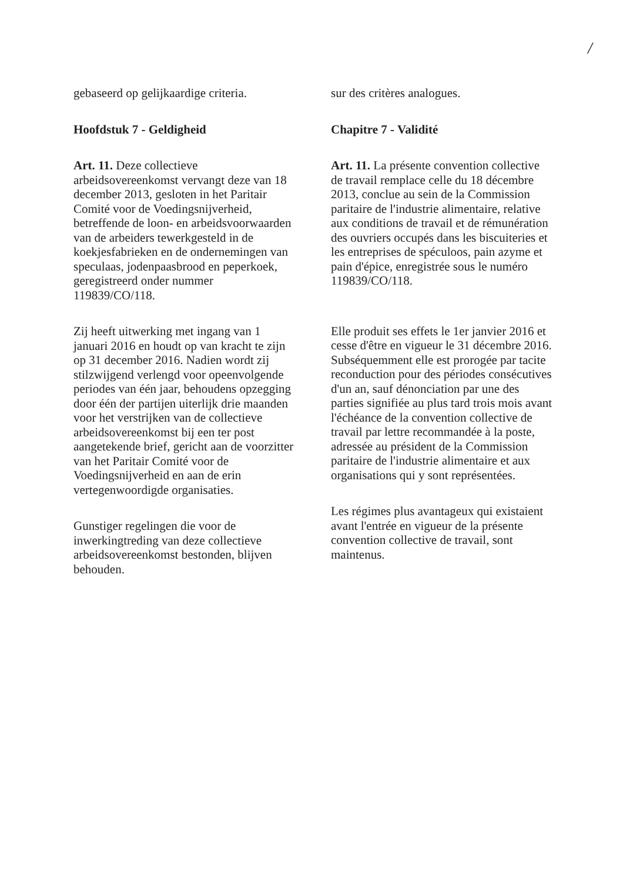/
gebaseerd op gelijkaardige criteria.
Hoofdstuk 7 - Geldigheid
Art. 11. Deze collectieve arbeidsovereenkomst vervangt deze van 18 december 2013, gesloten in het Paritair Comité voor de Voedingsnijverheid, betreffende de loon- en arbeidsvoorwaarden van de arbeiders tewerkgesteld in de koekjesfabrieken en de ondernemingen van speculaas, jodenpaasbrood en peperkoek, geregistreerd onder nummer 119839/CO/118.
Zij heeft uitwerking met ingang van 1 januari 2016 en houdt op van kracht te zijn op 31 december 2016. Nadien wordt zij stilzwijgend verlengd voor opeenvolgende periodes van één jaar, behoudens opzegging door één der partijen uiterlijk drie maanden voor het verstrijken van de collectieve arbeidsovereenkomst bij een ter post aangetekende brief, gericht aan de voorzitter van het Paritair Comité voor de Voedingsnijverheid en aan de erin vertegenwoordigde organisaties.
Gunstiger regelingen die voor de inwerkingtreding van deze collectieve arbeidsovereenkomst bestonden, blijven behouden.
sur des critères analogues.
Chapitre 7 - Validité
Art. 11. La présente convention collective de travail remplace celle du 18 décembre 2013, conclue au sein de la Commission paritaire de l'industrie alimentaire, relative aux conditions de travail et de rémunération des ouvriers occupés dans les biscuiteries et les entreprises de spéculoos, pain azyme et pain d'épice, enregistrée sous le numéro 119839/CO/118.
Elle produit ses effets le 1er janvier 2016 et cesse d'être en vigueur le 31 décembre 2016. Subséquemment elle est prorogée par tacite reconduction pour des périodes consécutives d'un an, sauf dénonciation par une des parties signifiée au plus tard trois mois avant l'échéance de la convention collective de travail par lettre recommandée à la poste, adressée au président de la Commission paritaire de l'industrie alimentaire et aux organisations qui y sont représentées.
Les régimes plus avantageux qui existaient avant l'entrée en vigueur de la présente convention collective de travail, sont maintenus.